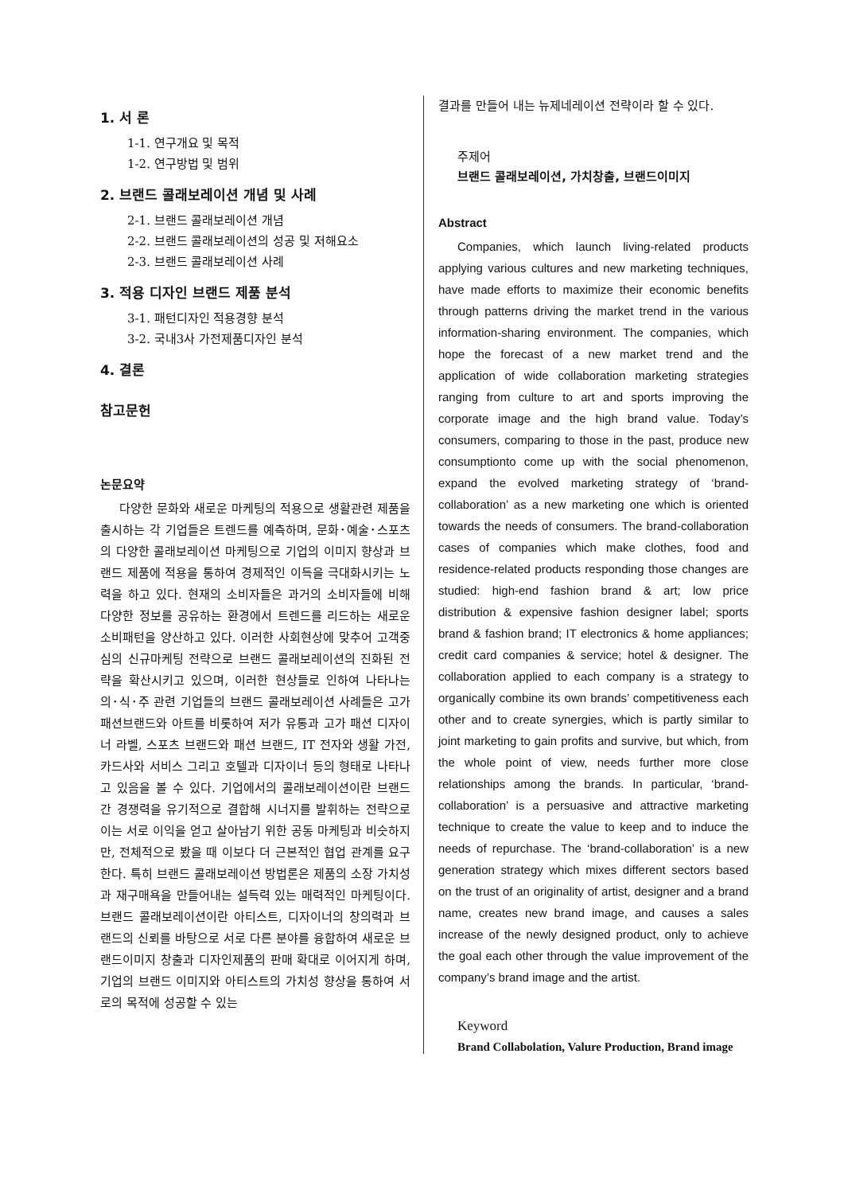1. 서 론
1-1. 연구개요 및 목적
1-2. 연구방법 및 범위
2. 브랜드 콜래보레이션 개념 및 사례
2-1. 브랜드 콜래보레이션 개념
2-2. 브랜드 콜래보레이션의 성공 및 저해요소
2-3. 브랜드 콜래보레이션 사례
3. 적용 디자인 브랜드 제품 분석
3-1. 패턴디자인 적용경향 분석
3-2. 국내3사 가전제품디자인 분석
4. 결론
참고문헌
논문요약
다양한 문화와 새로운 마케팅의 적용으로 생활관련 제품을 출시하는 각 기업들은 트렌드를 예측하며, 문화･예술･스포츠의 다양한 콜래보레이션 마케팅으로 기업의 이미지 향상과 브랜드 제품에 적용을 통하여 경제적인 이득을 극대화시키는 노력을 하고 있다. 현재의 소비자들은 과거의 소비자들에 비해 다양한 정보를 공유하는 환경에서 트렌드를 리드하는 새로운 소비패턴을 양산하고 있다. 이러한 사회현상에 맞추어 고객중심의 신규마케팅 전략으로 브랜드 콜래보레이션의 진화된 전략을 확산시키고 있으며, 이러한 현상들로 인하여 나타나는 의･식･주 관련 기업들의 브랜드 콜래보레이션 사례들은 고가 패션브랜드와 아트를 비롯하여 저가 유통과 고가 패션 디자이너 라벨, 스포츠 브랜드와 패션 브랜드, IT 전자와 생활 가전, 카드사와 서비스 그리고 호텔과 디자이너 등의 형태로 나타나고 있음을 볼 수 있다. 기업에서의 콜래보레이션이란 브랜드 간 경쟁력을 유기적으로 결합해 시너지를 발휘하는 전략으로 이는 서로 이익을 얻고 살아남기 위한 공동 마케팅과 비슷하지만, 전체적으로 봤을 때 이보다 더 근본적인 협업 관계를 요구한다. 특히 브랜드 콜래보레이션 방법론은 제품의 소장 가치성과 재구매욕을 만들어내는 설득력 있는 매력적인 마케팅이다. 브랜드 콜래보레이션이란 아티스트, 디자이너의 창의력과 브랜드의 신뢰를 바탕으로 서로 다른 분야를 융합하여 새로운 브랜드이미지 창출과 디자인제품의 판매 확대로 이어지게 하며, 기업의 브랜드 이미지와 아티스트의 가치성 향상을 통하여 서로의 목적에 성공할 수 있는
결과를 만들어 내는 뉴제네레이션 전략이라 할 수 있다.
주제어
브랜드 콜래보레이션, 가치창출, 브랜드이미지
Abstract
Companies, which launch living-related products applying various cultures and new marketing techniques, have made efforts to maximize their economic benefits through patterns driving the market trend in the various information-sharing environment. The companies, which hope the forecast of a new market trend and the application of wide collaboration marketing strategies ranging from culture to art and sports improving the corporate image and the high brand value. Today’s consumers, comparing to those in the past, produce new consumptionto come up with the social phenomenon, expand the evolved marketing strategy of ‘brand-collaboration’ as a new marketing one which is oriented towards the needs of consumers. The brand-collaboration cases of companies which make clothes, food and residence-related products responding those changes are studied: high-end fashion brand & art; low price distribution & expensive fashion designer label; sports brand & fashion brand; IT electronics & home appliances; credit card companies & service; hotel & designer. The collaboration applied to each company is a strategy to organically combine its own brands’ competitiveness each other and to create synergies, which is partly similar to joint marketing to gain profits and survive, but which, from the whole point of view, needs further more close relationships among the brands. In particular, ‘brand-collaboration’ is a persuasive and attractive marketing technique to create the value to keep and to induce the needs of repurchase. The ‘brand-collaboration’ is a new generation strategy which mixes different sectors based on the trust of an originality of artist, designer and a brand name, creates new brand image, and causes a sales increase of the newly designed product, only to achieve the goal each other through the value improvement of the company’s brand image and the artist.
Keyword
Brand Collabolation, Valure Production, Brand image